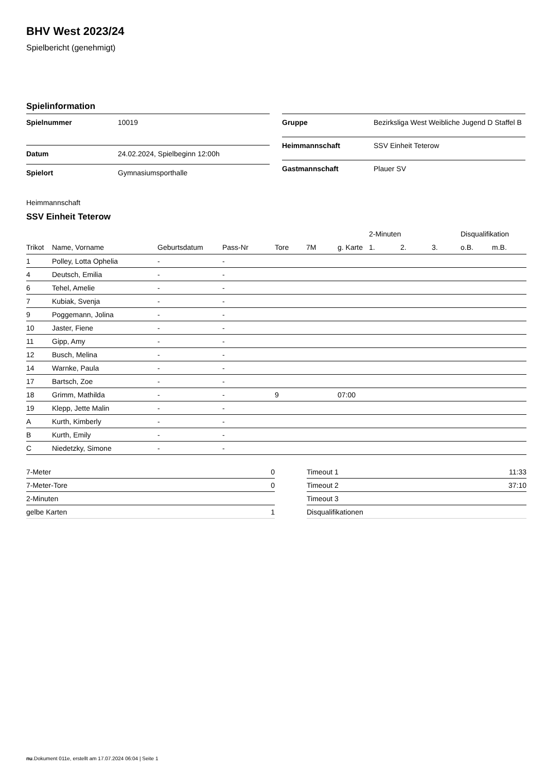BHV West 2023/24
Spielbericht (genehmigt)
Spielinformation
| Spielnummer | 10019 |
| Datum | 24.02.2024, Spielbeginn 12:00h |
| Spielort | Gymnasiumsporthalle |
| Gruppe | Bezirksliga West Weibliche Jugend D Staffel B |
| Heimmannschaft | SSV Einheit Teterow |
| Gastmannschaft | Plauer SV |
Heimmannschaft
SSV Einheit Teterow
| | | | | | | | 2-Minuten | | | Disqualifikation | |
| --- | --- | --- | --- | --- | --- | --- | --- | --- | --- | --- | --- |
| Trikot | Name, Vorname | Geburtsdatum | Pass-Nr | Tore | 7M | g. Karte | 1. | 2. | 3. | o.B. | m.B. |
| 1 | Polley, Lotta Ophelia | - | - | | | | | | | | |
| 4 | Deutsch, Emilia | - | - | | | | | | | | |
| 6 | Tehel, Amelie | - | - | | | | | | | | |
| 7 | Kubiak, Svenja | - | - | | | | | | | | |
| 9 | Poggemann, Jolina | - | - | | | | | | | | |
| 10 | Jaster, Fiene | - | - | | | | | | | | |
| 11 | Gipp, Amy | - | - | | | | | | | | |
| 12 | Busch, Melina | - | - | | | | | | | | |
| 14 | Warnke, Paula | - | - | | | | | | | | |
| 17 | Bartsch, Zoe | - | - | | | | | | | | |
| 18 | Grimm, Mathilda | - | - | 9 | | 07:00 | | | | | |
| 19 | Klepp, Jette Malin | - | - | | | | | | | | |
| A | Kurth, Kimberly | - | - | | | | | | | | |
| B | Kurth, Emily | - | - | | | | | | | | |
| C | Niedetzky, Simone | - | - | | | | | | | | |
| 7-Meter | 0 |
| 7-Meter-Tore | 0 |
| 2-Minuten | |
| gelbe Karten | 1 |
| Timeout 1 | 11:33 |
| Timeout 2 | 37:10 |
| Timeout 3 | |
| Disqualifikationen | |
nu.Dokument 011e, erstellt am 17.07.2024 06:04 | Seite 1